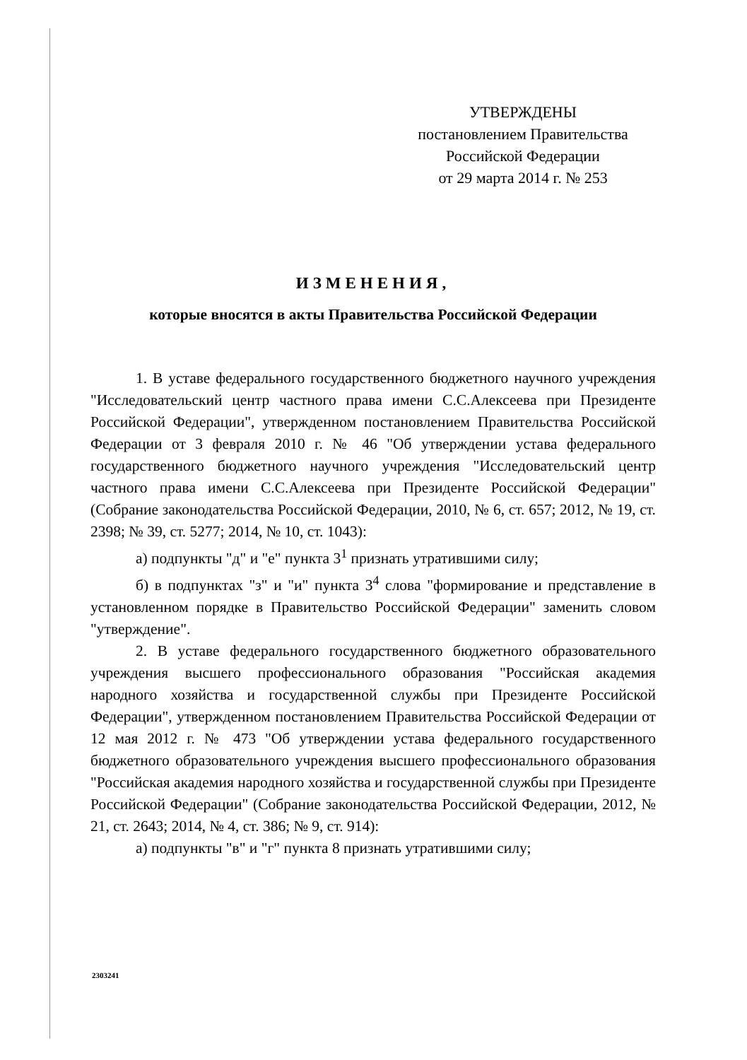УТВЕРЖДЕНЫ
постановлением Правительства
Российской Федерации
от 29 марта 2014 г. № 253
ИЗМЕНЕНИЯ,
которые вносятся в акты Правительства Российской Федерации
1. В уставе федерального государственного бюджетного научного учреждения "Исследовательский центр частного права имени С.С.Алексеева при Президенте Российской Федерации", утвержденном постановлением Правительства Российской Федерации от 3 февраля 2010 г. № 46 "Об утверждении устава федерального государственного бюджетного научного учреждения "Исследовательский центр частного права имени С.С.Алексеева при Президенте Российской Федерации" (Собрание законодательства Российской Федерации, 2010, № 6, ст. 657; 2012, № 19, ст. 2398; № 39, ст. 5277; 2014, № 10, ст. 1043):
а) подпункты "д" и "е" пункта 3<sup>1</sup> признать утратившими силу;
б) в подпунктах "з" и "и" пункта 3<sup>4</sup> слова "формирование и представление в установленном порядке в Правительство Российской Федерации" заменить словом "утверждение".
2. В уставе федерального государственного бюджетного образовательного учреждения высшего профессионального образования "Российская академия народного хозяйства и государственной службы при Президенте Российской Федерации", утвержденном постановлением Правительства Российской Федерации от 12 мая 2012 г. № 473 "Об утверждении устава федерального государственного бюджетного образовательного учреждения высшего профессионального образования "Российская академия народного хозяйства и государственной службы при Президенте Российской Федерации" (Собрание законодательства Российской Федерации, 2012, № 21, ст. 2643; 2014, № 4, ст. 386; № 9, ст. 914):
а) подпункты "в" и "г" пункта 8 признать утратившими силу;
2303241